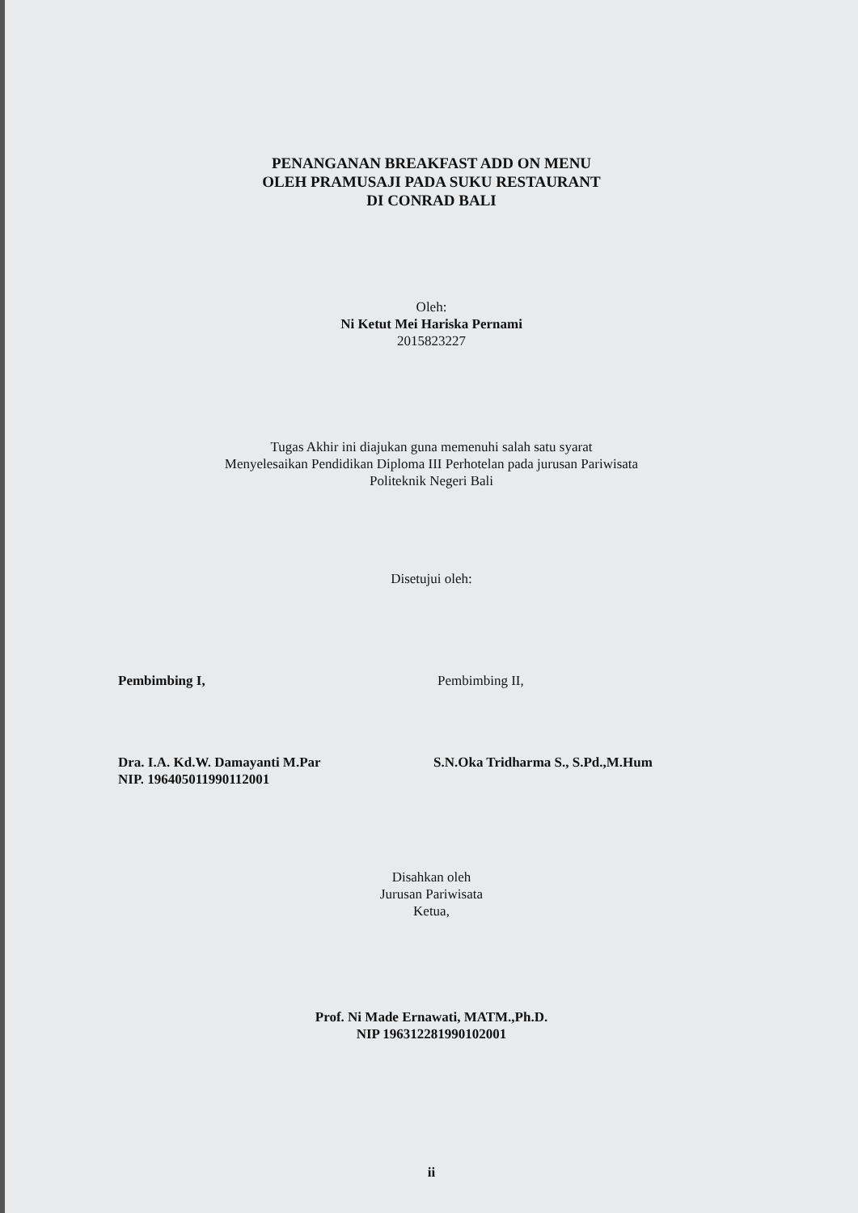PENANGANAN BREAKFAST ADD ON MENU
OLEH PRAMUSAJI PADA SUKU RESTAURANT
DI CONRAD BALI
Oleh:
Ni Ketut Mei Hariska Pernami
2015823227
Tugas Akhir ini diajukan guna memenuhi salah satu syarat
Menyelesaikan Pendidikan Diploma III Perhotelan pada jurusan Pariwisata
Politeknik Negeri Bali
Disetujui oleh:
Pembimbing I,
Dra. I.A. Kd.W. Damayanti M.Par
NIP. 196405011990112001
Pembimbing II,
S.N.Oka Tridharma S., S.Pd.,M.Hum
Disahkan oleh
Jurusan Pariwisata
Ketua,
Prof. Ni Made Ernawati, MATM.,Ph.D.
NIP 196312281990102001
ii